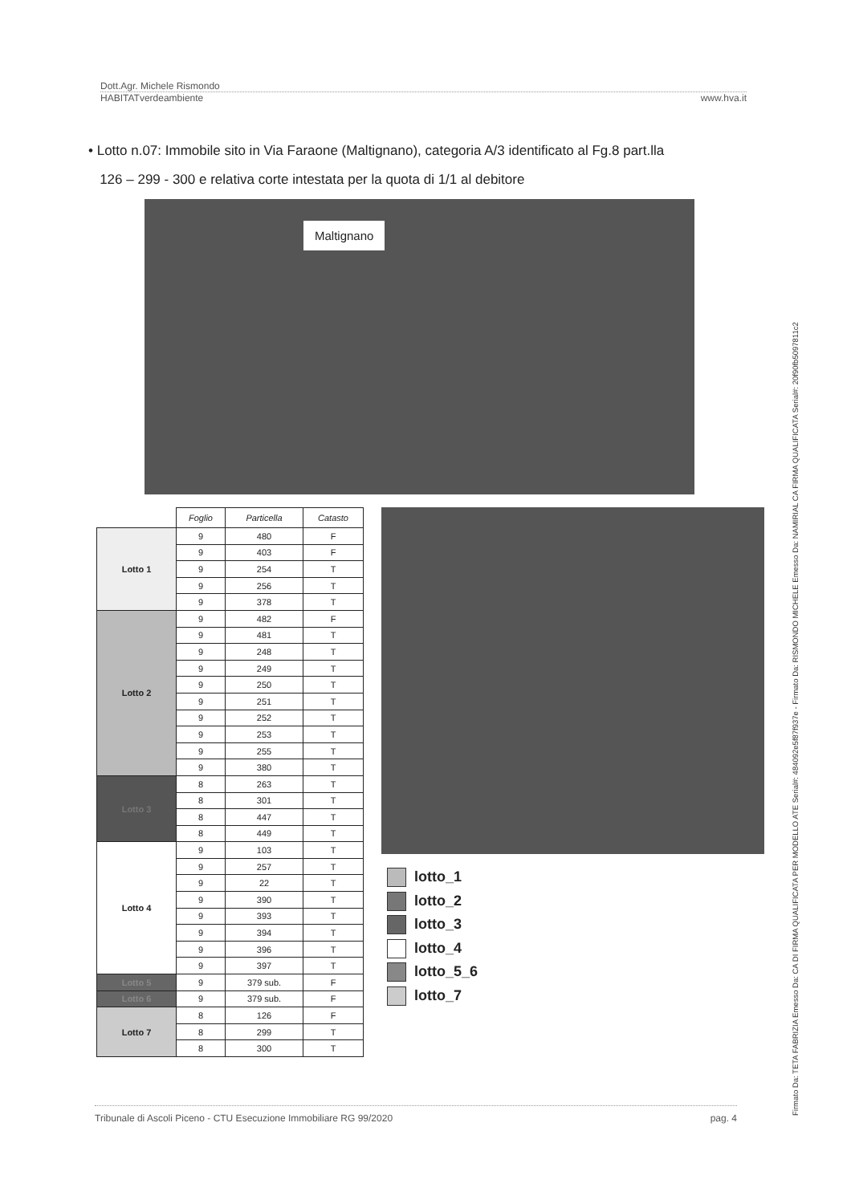Dott.Agr. Michele Rismondo
HABITATverdeambiente www.hva.it
• Lotto n.07: Immobile sito in Via Faraone (Maltignano), categoria A/3 identificato al Fg.8 part.lla
126 – 299 - 300 e relativa corte intestata per la quota di 1/1 al debitore
Maltignano
| | Foglio | Particella | Catasto |
| --- | --- | --- | --- |
| Lotto 1 | 9 | 480 | F |
| | 9 | 403 | F |
| | 9 | 254 | T |
| | 9 | 256 | T |
| | 9 | 378 | T |
| Lotto 2 | 9 | 482 | F |
| | 9 | 481 | T |
| | 9 | 248 | T |
| | 9 | 249 | T |
| | 9 | 250 | T |
| | 9 | 251 | T |
| | 9 | 252 | T |
| | 9 | 253 | T |
| | 9 | 255 | T |
| | 9 | 380 | T |
| Lotto 3 | 8 | 263 | T |
| | 8 | 301 | T |
| | 8 | 447 | T |
| | 8 | 449 | T |
| Lotto 4 | 9 | 103 | T |
| | 9 | 257 | T |
| | 9 | 22 | T |
| | 9 | 390 | T |
| | 9 | 393 | T |
| | 9 | 394 | T |
| | 9 | 396 | T |
| | 9 | 397 | T |
| Lotto 5 | 9 | 379 sub. | F |
| Lotto 6 | 9 | 379 sub. | F |
| Lotto 7 | 8 | 126 | F |
| | 8 | 299 | T |
| | 8 | 300 | T |
lotto_1
lotto_2
lotto_3
lotto_4
lotto_5_6
lotto_7
Tribunale di Ascoli Piceno - CTU Esecuzione Immobiliare RG 99/2020 pag. 4
Firmato Da: TETA FABRIZIA Emesso Da: CA DI FIRMA QUALIFICATA PER MODELLO ATE Serial#: 484092e5f87f937e - Firmato Da: RISMONDO MICHELE Emesso Da: NAMIRIAL CA FIRMA QUALIFICATA Serial#: 20f90fb5097811c2